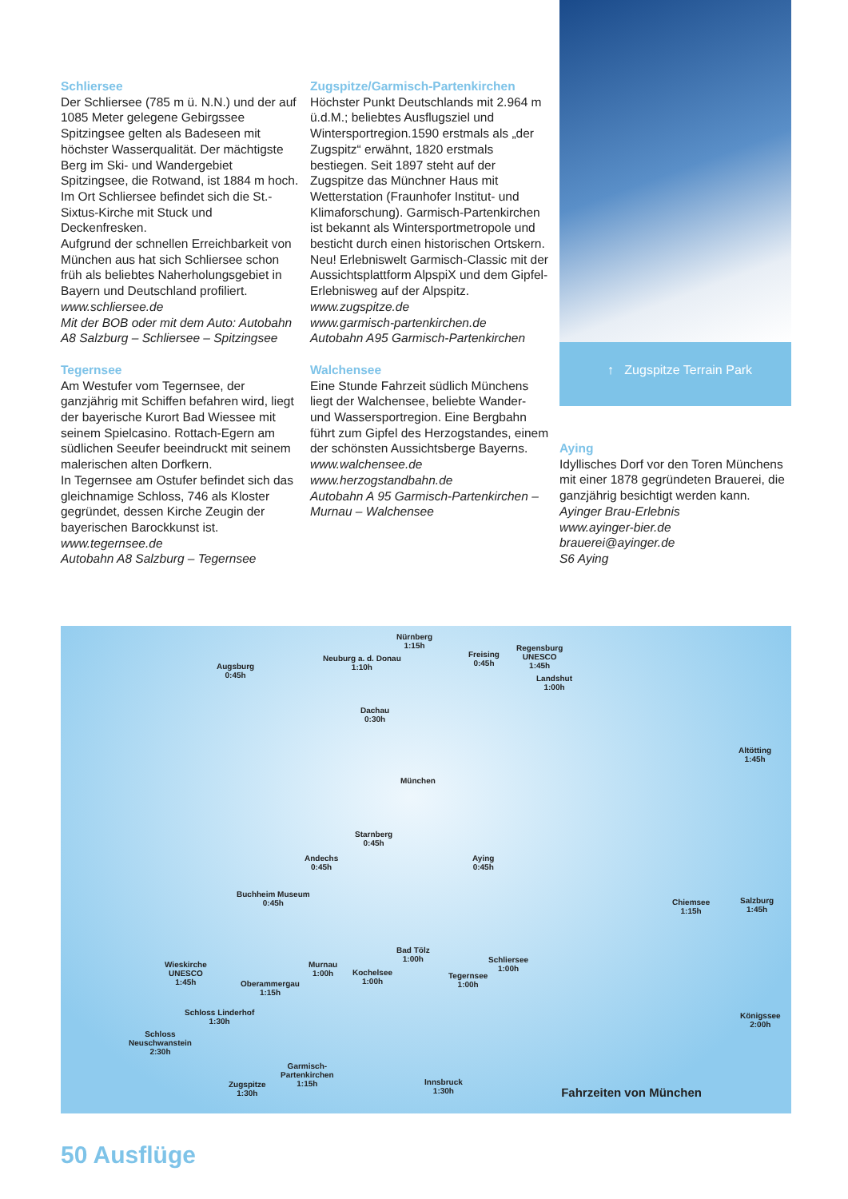Schliersee
Der Schliersee (785 m ü. N.N.) und der auf 1085 Meter gelegene Gebirgssee Spitzingsee gelten als Badeseen mit höchster Wasserqualität. Der mächtigste Berg im Ski- und Wandergebiet Spitzingsee, die Rotwand, ist 1884 m hoch. Im Ort Schliersee befindet sich die St.-Sixtus-Kirche mit Stuck und Deckenfresken.
Aufgrund der schnellen Erreichbarkeit von München aus hat sich Schliersee schon früh als beliebtes Naherholungsgebiet in Bayern und Deutschland profiliert.
www.schliersee.de
Mit der BOB oder mit dem Auto: Autobahn A8 Salzburg – Schliersee – Spitzingsee
Tegernsee
Am Westufer vom Tegernsee, der ganzjährig mit Schiffen befahren wird, liegt der bayerische Kurort Bad Wiessee mit seinem Spielcasino. Rottach-Egern am südlichen Seeufer beeindruckt mit seinem malerischen alten Dorfkern.
In Tegernsee am Ostufer befindet sich das gleichnamige Schloss, 746 als Kloster gegründet, dessen Kirche Zeugin der bayerischen Barockkunst ist.
www.tegernsee.de
Autobahn A8 Salzburg – Tegernsee
Zugspitze/Garmisch-Partenkirchen
Höchster Punkt Deutschlands mit 2.964 m ü.d.M.; beliebtes Ausflugsziel und Wintersportregion.1590 erstmals als „der Zugspitz“ erwähnt, 1820 erstmals bestiegen. Seit 1897 steht auf der Zugspitze das Münchner Haus mit Wetterstation (Fraunhofer Institut- und Klimaforschung). Garmisch-Partenkirchen ist bekannt als Wintersportmetropole und besticht durch einen historischen Ortskern.
Neu! Erlebniswelt Garmisch-Classic mit der Aussichtsplattform AlpspiX und dem Gipfel-Erlebnisweg auf der Alpspitz.
www.zugspitze.de
www.garmisch-partenkirchen.de
Autobahn A95 Garmisch-Partenkirchen
Walchensee
Eine Stunde Fahrzeit südlich Münchens liegt der Walchensee, beliebte Wander- und Wassersportregion. Eine Bergbahn führt zum Gipfel des Herzogstandes, einem der schönsten Aussichtsberge Bayerns.
www.walchensee.de
www.herzogstandbahn.de
Autobahn A 95 Garmisch-Partenkirchen – Murnau – Walchensee
↑ Zugspitze Terrain Park
Aying
Idyllisches Dorf vor den Toren Münchens mit einer 1878 gegründeten Brauerei, die ganzjährig besichtigt werden kann.
Ayinger Brau-Erlebnis
www.ayinger-bier.de
brauerei@ayinger.de
S6 Aying
Nürnberg
1:15h
Neuburg a. d. Donau
1:10h Augsburg
0:45h
Freising
0:45h
Regensburg
UNESCO
1:45h
Landshut
1:00h
Dachau
0:30h
München
Altötting
1:45h
Starnberg
0:45h
Andechs
0:45h
Aying
0:45h
Buchheim Museum
0:45h Chiemsee
1:15h
Salzburg
1:45h
Wieskirche
UNESCO
1:45h
Murnau
1:00h
Bad Tölz
1:00h Schliersee
1:00h Kochelsee
1:00h
Tegernsee
1:00h Oberammergau
1:15h
Schloss Linderhof
1:30h
Schloss
Neuschwanstein
2:30h
Königssee
2:00h
Garmisch-
Partenkirchen
1:15h Zugspitze
1:30h
Innsbruck
1:30h
Fahrzeiten von München
50 Ausflüge